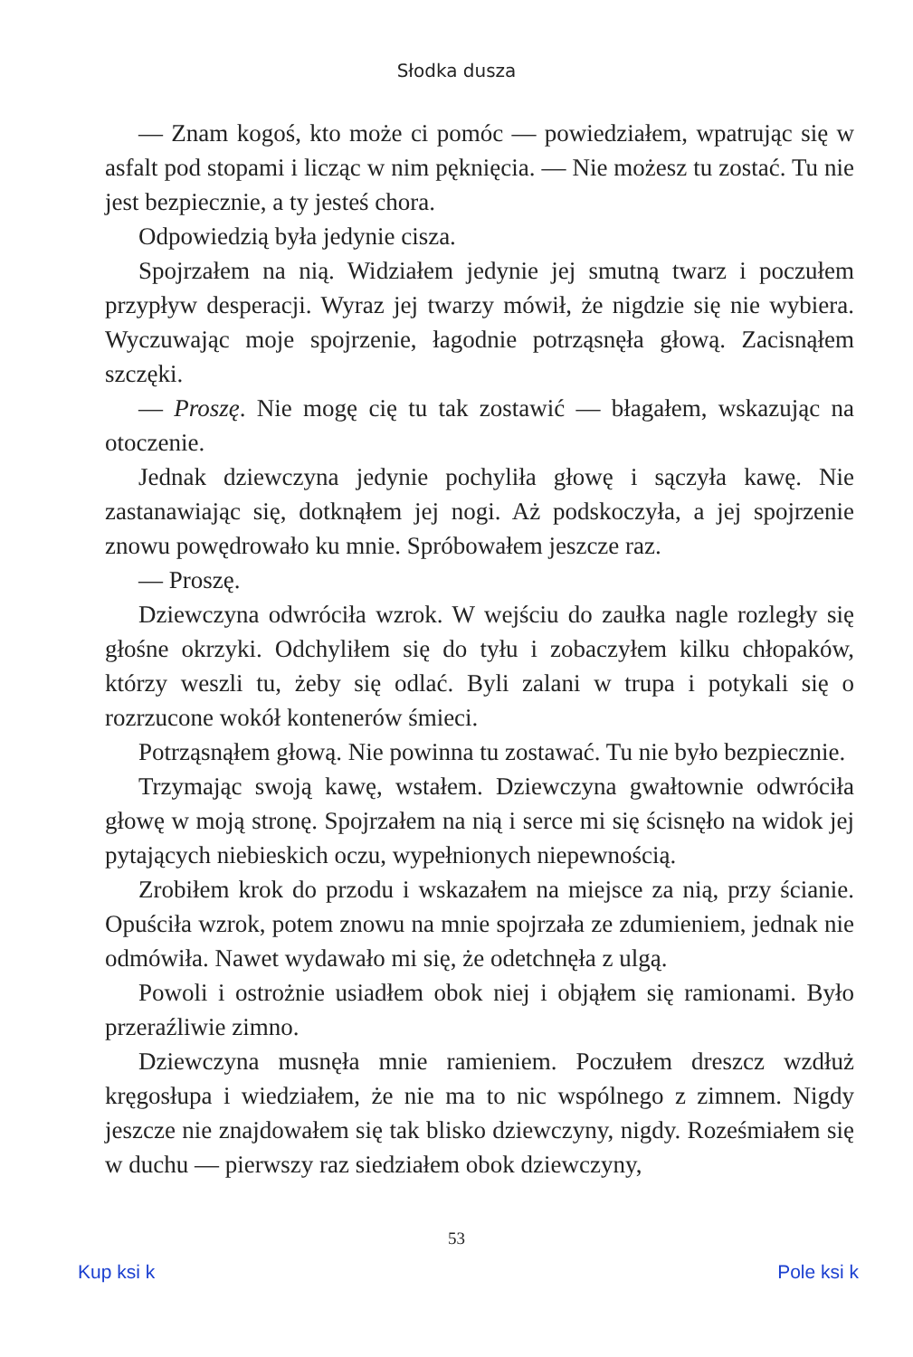Słodka dusza
— Znam kogoś, kto może ci pomóc — powiedziałem, wpatrując się w asfalt pod stopami i licząc w nim pęknięcia. — Nie możesz tu zostać. Tu nie jest bezpiecznie, a ty jesteś chora.
Odpowiedzią była jedynie cisza.
Spojrzałem na nią. Widziałem jedynie jej smutną twarz i poczułem przypływ desperacji. Wyraz jej twarzy mówił, że nigdzie się nie wybiera. Wyczuwając moje spojrzenie, łagodnie potrząsnęła głową. Zacisnąłem szczęki.
— Proszę. Nie mogę cię tu tak zostawić — błagałem, wskazując na otoczenie.
Jednak dziewczyna jedynie pochyliła głowę i sączyła kawę. Nie zastanawiając się, dotknąłem jej nogi. Aż podskoczyła, a jej spojrzenie znowu powędrowało ku mnie. Spróbowałem jeszcze raz.
— Proszę.
Dziewczyna odwróciła wzrok. W wejściu do zaułka nagle rozległy się głośne okrzyki. Odchyliłem się do tyłu i zobaczyłem kilku chłopaków, którzy weszli tu, żeby się odlać. Byli zalani w trupa i potykali się o rozrzucone wokół kontenerów śmieci.
Potrząsnąłem głową. Nie powinna tu zostawać. Tu nie było bezpiecznie.
Trzymając swoją kawę, wstałem. Dziewczyna gwałtownie odwróciła głowę w moją stronę. Spojrzałem na nią i serce mi się ścisnęło na widok jej pytających niebieskich oczu, wypełnionych niepewnością.
Zrobiłem krok do przodu i wskazałem na miejsce za nią, przy ścianie. Opuściła wzrok, potem znowu na mnie spojrzała ze zdumieniem, jednak nie odmówiła. Nawet wydawało mi się, że odetchnęła z ulgą.
Powoli i ostrożnie usiadłem obok niej i objąłem się ramionami. Było przeraźliwie zimno.
Dziewczyna musnęła mnie ramieniem. Poczułem dreszcz wzdłuż kręgosłupa i wiedziałem, że nie ma to nic wspólnego z zimnem. Nigdy jeszcze nie znajdowałem się tak blisko dziewczyny, nigdy. Roześmiałem się w duchu — pierwszy raz siedziałem obok dziewczyny,
53
Kup ksi k Pole ksi k